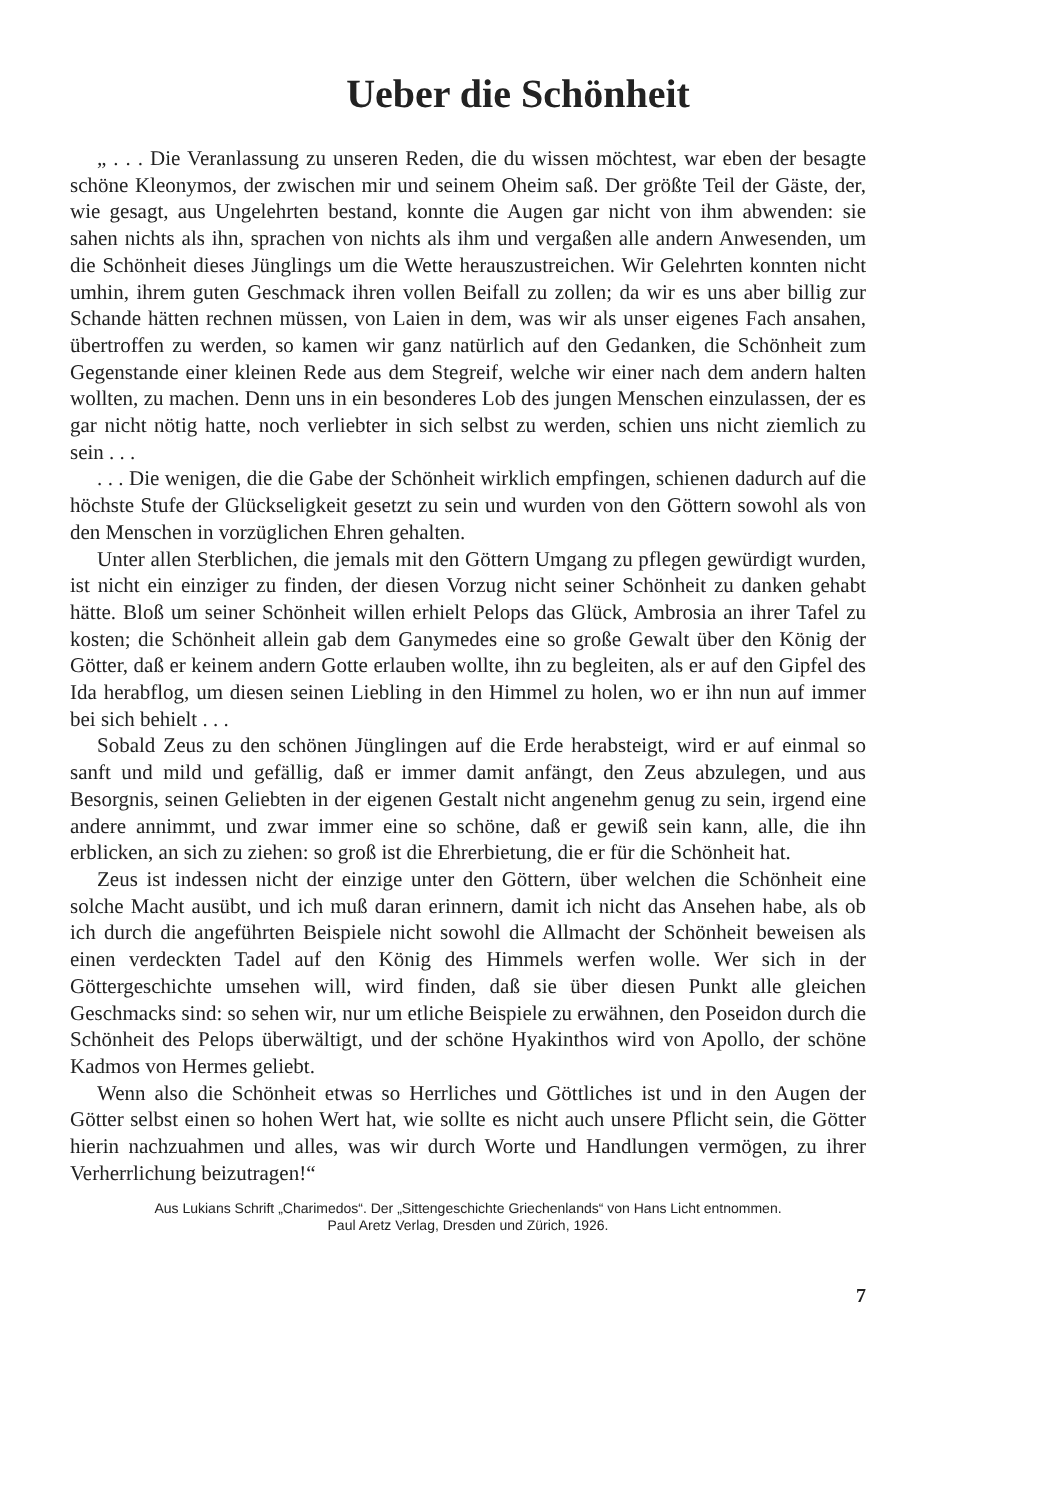Ueber die Schönheit
„ . . . Die Veranlassung zu unseren Reden, die du wissen möchtest, war eben der besagte schöne Kleonymos, der zwischen mir und seinem Oheim saß. Der größte Teil der Gäste, der, wie gesagt, aus Ungelehrten bestand, konnte die Augen gar nicht von ihm abwenden: sie sahen nichts als ihn, sprachen von nichts als ihm und vergaßen alle andern Anwesenden, um die Schönheit dieses Jünglings um die Wette herauszustreichen. Wir Gelehrten konnten nicht umhin, ihrem guten Geschmack ihren vollen Beifall zu zollen; da wir es uns aber billig zur Schande hätten rechnen müssen, von Laien in dem, was wir als unser eigenes Fach ansahen, übertroffen zu werden, so kamen wir ganz natürlich auf den Gedanken, die Schönheit zum Gegenstande einer kleinen Rede aus dem Stegreif, welche wir einer nach dem andern halten wollten, zu machen. Denn uns in ein besonderes Lob des jungen Menschen einzulassen, der es gar nicht nötig hatte, noch verliebter in sich selbst zu werden, schien uns nicht ziemlich zu sein . . .
. . . Die wenigen, die die Gabe der Schönheit wirklich empfingen, schienen dadurch auf die höchste Stufe der Glückseligkeit gesetzt zu sein und wurden von den Göttern sowohl als von den Menschen in vorzüglichen Ehren gehalten.
Unter allen Sterblichen, die jemals mit den Göttern Umgang zu pflegen gewürdigt wurden, ist nicht ein einziger zu finden, der diesen Vorzug nicht seiner Schönheit zu danken gehabt hätte. Bloß um seiner Schönheit willen erhielt Pelops das Glück, Ambrosia an ihrer Tafel zu kosten; die Schönheit allein gab dem Ganymedes eine so große Gewalt über den König der Götter, daß er keinem andern Gotte erlauben wollte, ihn zu begleiten, als er auf den Gipfel des Ida herabflog, um diesen seinen Liebling in den Himmel zu holen, wo er ihn nun auf immer bei sich behielt . . .
Sobald Zeus zu den schönen Jünglingen auf die Erde herabsteigt, wird er auf einmal so sanft und mild und gefällig, daß er immer damit anfängt, den Zeus abzulegen, und aus Besorgnis, seinen Geliebten in der eigenen Gestalt nicht angenehm genug zu sein, irgend eine andere annimmt, und zwar immer eine so schöne, daß er gewiß sein kann, alle, die ihn erblicken, an sich zu ziehen: so groß ist die Ehrerbietung, die er für die Schönheit hat.
Zeus ist indessen nicht der einzige unter den Göttern, über welchen die Schönheit eine solche Macht ausübt, und ich muß daran erinnern, damit ich nicht das Ansehen habe, als ob ich durch die angeführten Beispiele nicht sowohl die Allmacht der Schönheit beweisen als einen verdeckten Tadel auf den König des Himmels werfen wolle. Wer sich in der Göttergeschichte umsehen will, wird finden, daß sie über diesen Punkt alle gleichen Geschmacks sind: so sehen wir, nur um etliche Beispiele zu erwähnen, den Poseidon durch die Schönheit des Pelops überwältigt, und der schöne Hyakinthos wird von Apollo, der schöne Kadmos von Hermes geliebt.
Wenn also die Schönheit etwas so Herrliches und Göttliches ist und in den Augen der Götter selbst einen so hohen Wert hat, wie sollte es nicht auch unsere Pflicht sein, die Götter hierin nachzuahmen und alles, was wir durch Worte und Handlungen vermögen, zu ihrer Verherrlichung beizutragen!“
Aus Lukians Schrift „Charimedos“. Der „Sittengeschichte Griechenlands“ von Hans Licht entnommen.
Paul Aretz Verlag, Dresden und Zürich, 1926.
7